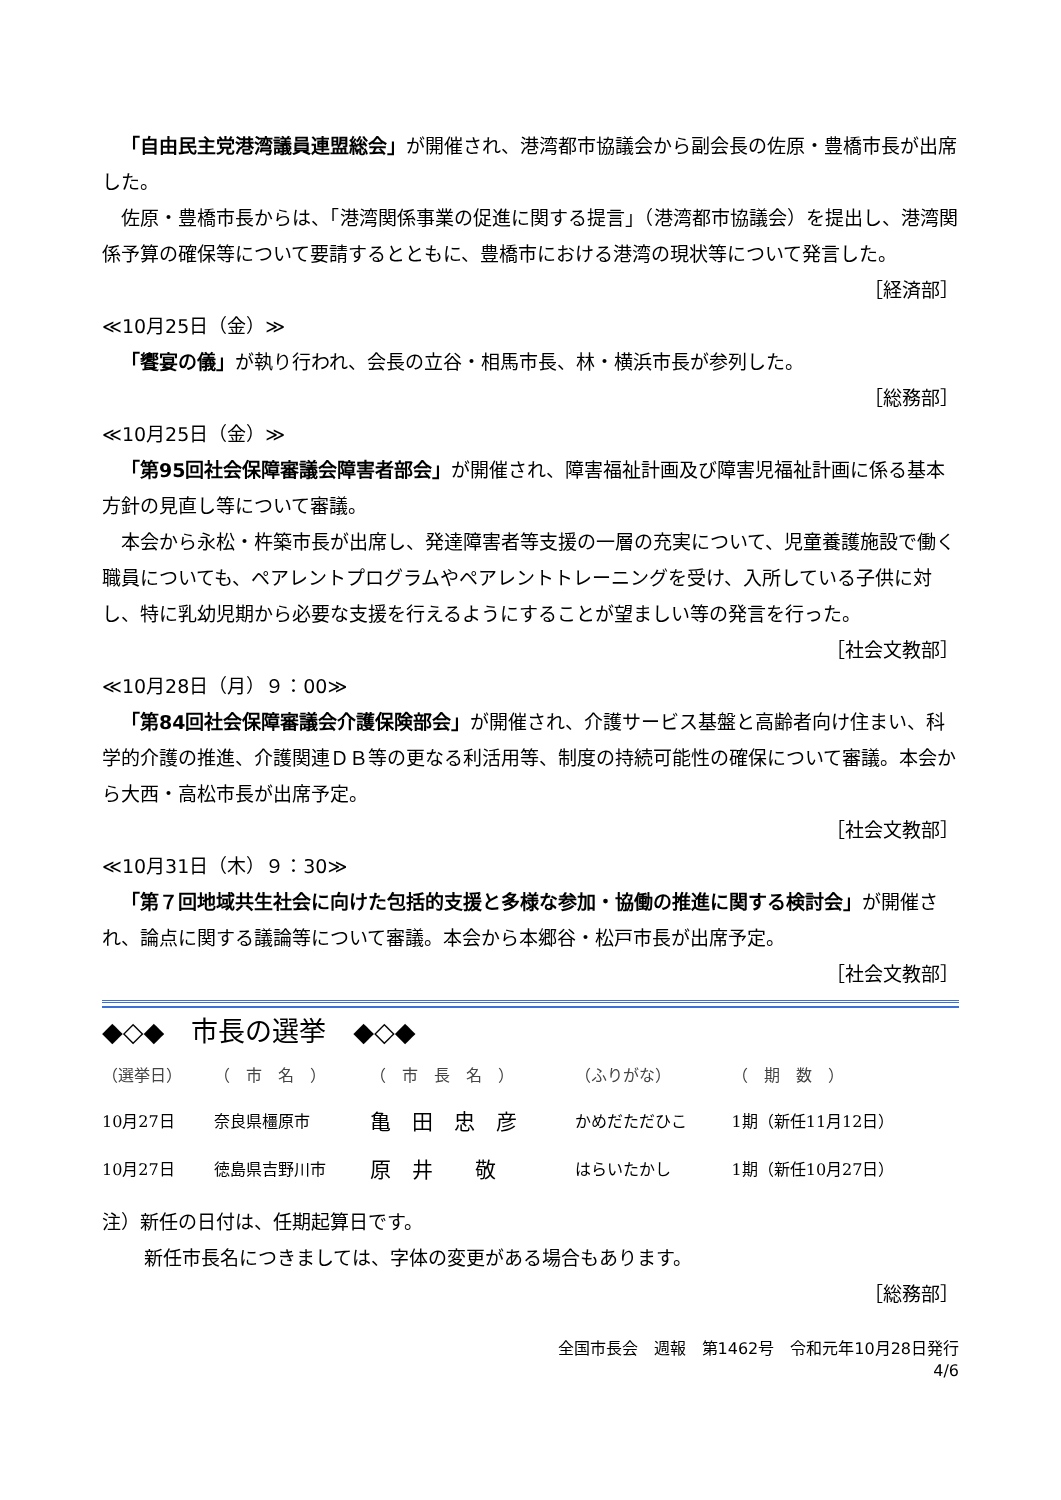「自由民主党港湾議員連盟総会」が開催され、港湾都市協議会から副会長の佐原・豊橋市長が出席した。
佐原・豊橋市長からは、「港湾関係事業の促進に関する提言」（港湾都市協議会）を提出し、港湾関係予算の確保等について要請するとともに、豊橋市における港湾の現状等について発言した。
［経済部］
≪10月25日（金）≫
「饗宴の儀」が執り行われ、会長の立谷・相馬市長、林・横浜市長が参列した。
［総務部］
≪10月25日（金）≫
「第95回社会保障審議会障害者部会」が開催され、障害福祉計画及び障害児福祉計画に係る基本方針の見直し等について審議。
本会から永松・杵築市長が出席し、発達障害者等支援の一層の充実について、児童養護施設で働く職員についても、ペアレントプログラムやペアレントトレーニングを受け、入所している子供に対し、特に乳幼児期から必要な支援を行えるようにすることが望ましい等の発言を行った。
［社会文教部］
≪10月28日（月）９：00≫
「第84回社会保障審議会介護保険部会」が開催され、介護サービス基盤と高齢者向け住まい、科学的介護の推進、介護関連ＤＢ等の更なる利活用等、制度の持続可能性の確保について審議。本会から大西・高松市長が出席予定。
［社会文教部］
≪10月31日（木）９：30≫
「第７回地域共生社会に向けた包括的支援と多様な参加・協働の推進に関する検討会」が開催され、論点に関する議論等について審議。本会から本郷谷・松戸市長が出席予定。
［社会文教部］
◆◇◆　市長の選挙　◆◇◆
| （選挙日） | （ 市 名 ） | （ 市 長 名 ） | （ふりがな） | （ 期 数 ） |
| --- | --- | --- | --- | --- |
| 10月27日 | 奈良県橿原市 | 亀 田 忠 彦 | かめだただひこ | 1期（新任11月12日） |
| 10月27日 | 徳島県吉野川市 | 原 井 敬 | はらいたかし | 1期（新任10月27日） |
注）新任の日付は、任期起算日です。
新任市長名につきましては、字体の変更がある場合もあります。
［総務部］
全国市長会　週報　第1462号　令和元年10月28日発行
4/6